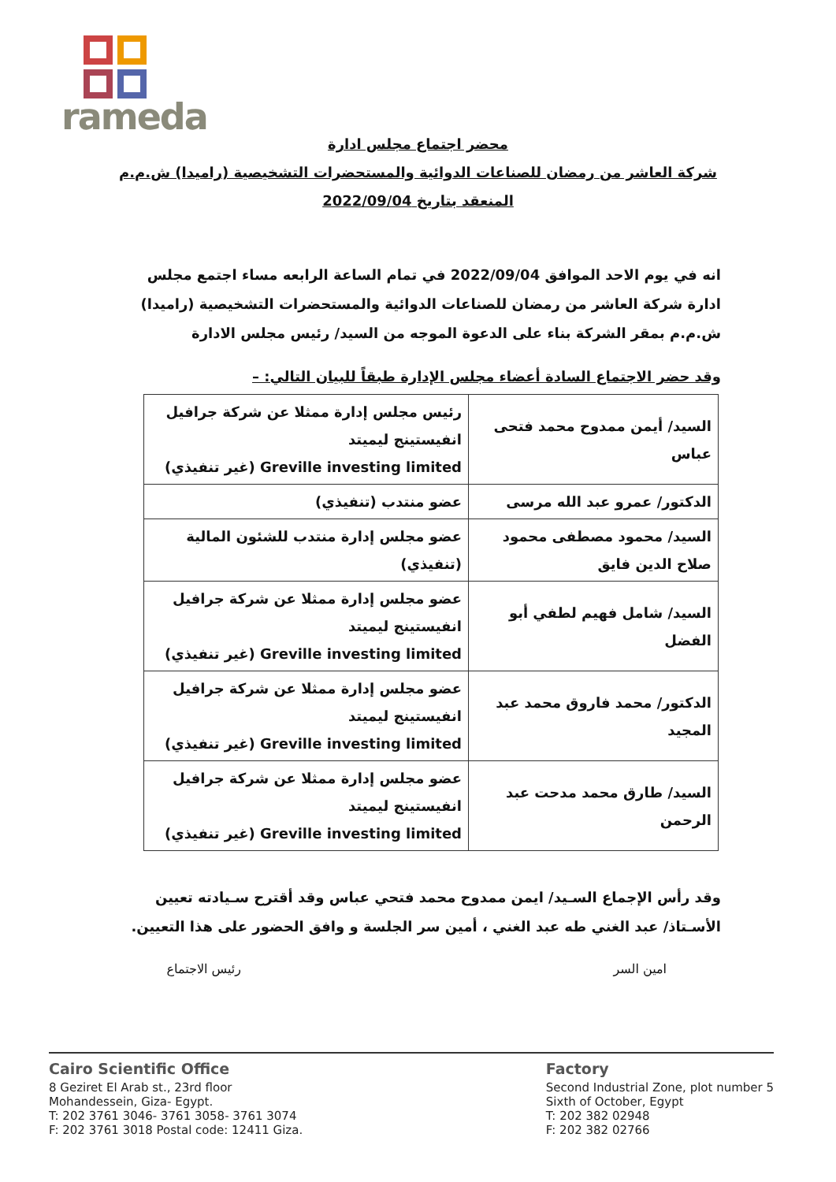rameda
محضر اجتماع مجلس ادارة
شركة العاشر من رمضان للصناعات الدوائية والمستحضرات التشخيصية (راميدا) ش.م.م
المنعقد بتاريخ 2022/09/04
انه في يوم الاحد الموافق 2022/09/04 في تمام الساعة الرابعه مساء اجتمع مجلس ادارة شركة العاشر من رمضان للصناعات الدوائية والمستحضرات التشخيصية (راميدا) ش.م.م بمقر الشركة بناء على الدعوة الموجه من السيد/ رئيس مجلس الادارة
وقد حضر الاجتماع السادة أعضاء مجلس الإدارة طبقاً للبيان التالي: –
| السيد/ أيمن ممدوح محمد فتحى عباس | رئيس مجلس إدارة ممثلا عن شركة جرافيل انفيستينج ليميتد Greville investing limited (غير تنفيذي) |
| الدكتور/ عمرو عبد الله مرسى | عضو منتدب (تنفيذي) |
| السيد/ محمود مصطفى محمود صلاح الدين فايق | عضو مجلس إدارة منتدب للشئون المالية (تنفيذي) |
| السيد/ شامل فهيم لطفي أبو الفضل | عضو مجلس إدارة ممثلا عن شركة جرافيل انفيستينج ليميتد Greville investing limited (غير تنفيذي) |
| الدكتور/ محمد فاروق محمد عبد المجيد | عضو مجلس إدارة ممثلا عن شركة جرافيل انفيستينج ليميتد Greville investing limited (غير تنفيذي) |
| السيد/ طارق محمد مدحت عبد الرحمن | عضو مجلس إدارة ممثلا عن شركة جرافيل انفيستينج ليميتد Greville investing limited (غير تنفيذي) |
وقد رأس الإجماع السـيد/ ايمن ممدوح محمد فتحي عباس وقد أقترح سـيادته تعيين الأسـتاذ/ عبد الغني طه عبد الغني ، أمين سر الجلسة و وافق الحضور على هذا التعيين.
امين السر رئيس الاجتماع
Cairo Scientific Office
8 Geziret El Arab st., 23rd floor
Mohandessein, Giza- Egypt.
T: 202 3761 3046- 3761 3058- 3761 3074
F: 202 3761 3018 Postal code: 12411 Giza.
Factory
Second Industrial Zone, plot number 5
Sixth of October, Egypt
T: 202 382 02948
F: 202 382 02766